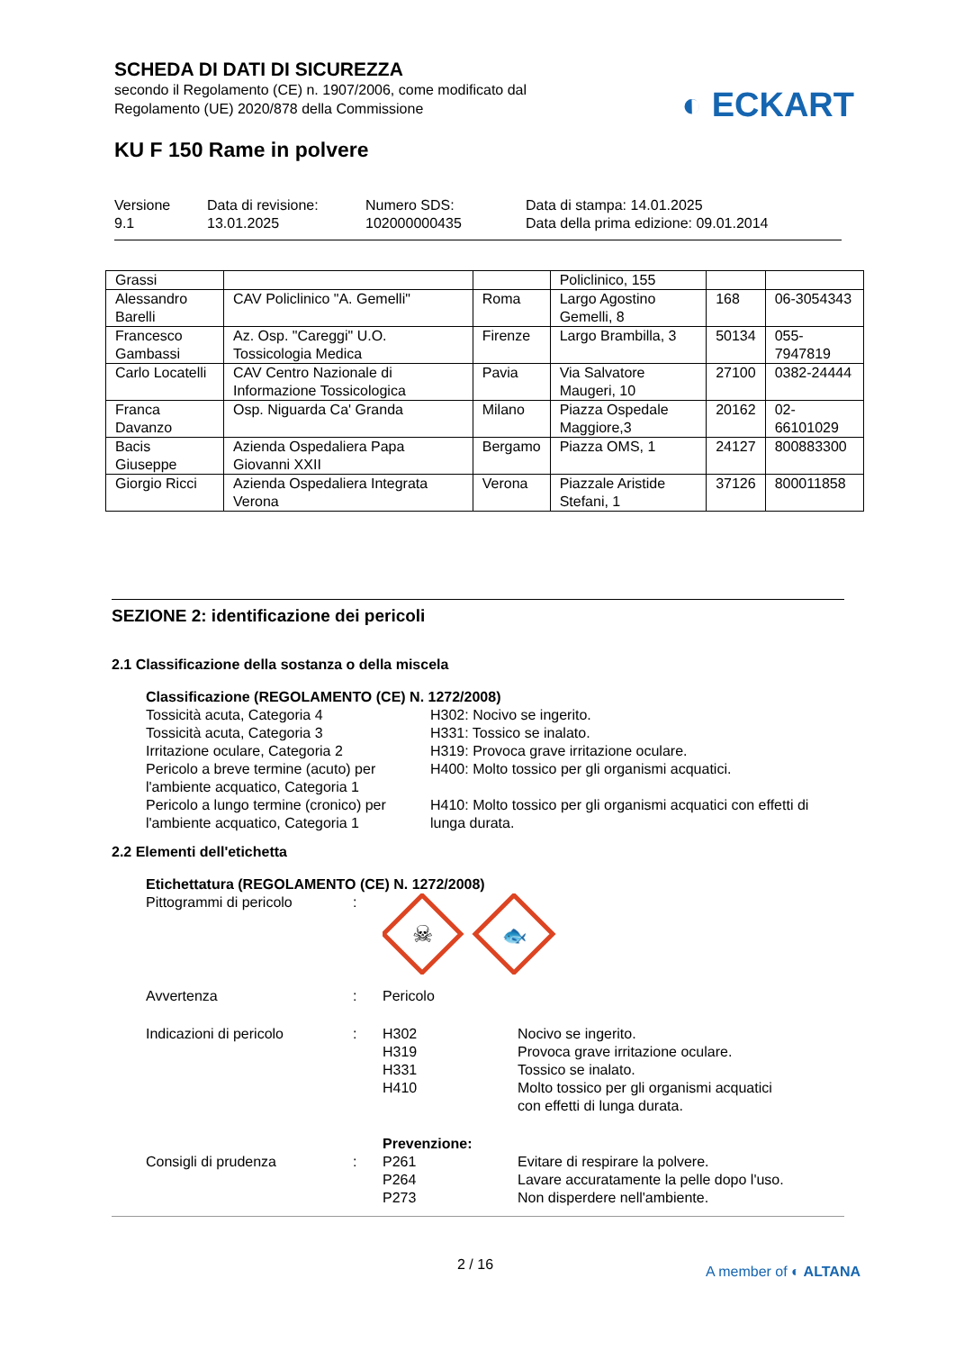SCHEDA DI DATI DI SICUREZZA
secondo il Regolamento (CE) n. 1907/2006, come modificato dal
Regolamento (UE) 2020/878 della Commissione
KU F 150 Rame in polvere
Versione
9.1
Data di revisione:
13.01.2025
Numero SDS:
102000000435
Data di stampa: 14.01.2025
Data della prima edizione: 09.01.2014
◐ ECKART
| Grassi | | | Policlinico, 155 | | |
| Alessandro Barelli | CAV Policlinico "A. Gemelli" | Roma | Largo Agostino Gemelli, 8 | 168 | 06-3054343 |
| Francesco Gambassi | Az. Osp. "Careggi" U.O. Tossicologia Medica | Firenze | Largo Brambilla, 3 | 50134 | 055-7947819 |
| Carlo Locatelli | CAV Centro Nazionale di Informazione Tossicologica | Pavia | Via Salvatore Maugeri, 10 | 27100 | 0382-24444 |
| Franca Davanzo | Osp. Niguarda Ca' Granda | Milano | Piazza Ospedale Maggiore,3 | 20162 | 02-66101029 |
| Bacis Giuseppe | Azienda Ospedaliera Papa Giovanni XXII | Bergamo | Piazza OMS, 1 | 24127 | 800883300 |
| Giorgio Ricci | Azienda Ospedaliera Integrata Verona | Verona | Piazzale Aristide Stefani, 1 | 37126 | 800011858 |
SEZIONE 2: identificazione dei pericoli
2.1 Classificazione della sostanza o della miscela
Classificazione (REGOLAMENTO (CE) N. 1272/2008)
Tossicità acuta, Categoria 4
Tossicità acuta, Categoria 3
Irritazione oculare, Categoria 2
Pericolo a breve termine (acuto) per l'ambiente acquatico, Categoria 1
Pericolo a lungo termine (cronico) per l'ambiente acquatico, Categoria 1
H302: Nocivo se ingerito.
H331: Tossico se inalato.
H319: Provoca grave irritazione oculare.
H400: Molto tossico per gli organismi acquatici.
H410: Molto tossico per gli organismi acquatici con effetti di lunga durata.
2.2 Elementi dell'etichetta
Etichettatura (REGOLAMENTO (CE) N. 1272/2008)
Pittogrammi di pericolo :
☠
🐟
Avvertenza : Pericolo
Indicazioni di pericolo : H302
H319
H331
H410
Nocivo se ingerito.
Provoca grave irritazione oculare.
Tossico se inalato.
Molto tossico per gli organismi acquatici
con effetti di lunga durata.
Consigli di prudenza :
Prevenzione:
P261
P264
P273
Evitare di respirare la polvere.
Lavare accuratamente la pelle dopo l'uso.
Non disperdere nell'ambiente.
2 / 16 A member of ◐ ALTANA